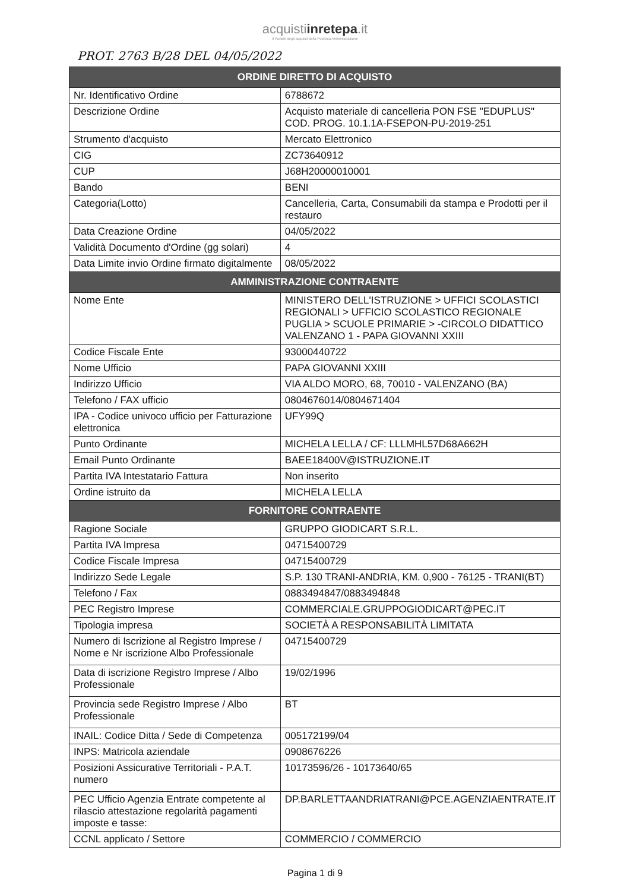acquistiinretepa.it
Il Portale degli acquisti della Pubblica Amministrazione
PROT. 2763 B/28 DEL 04/05/2022
| ORDINE DIRETTO DI ACQUISTO | |
| --- | --- |
| Nr. Identificativo Ordine | 6788672 |
| Descrizione Ordine | Acquisto materiale di cancelleria PON FSE "EDUPLUS" COD. PROG. 10.1.1A-FSEPON-PU-2019-251 |
| Strumento d'acquisto | Mercato Elettronico |
| CIG | ZC73640912 |
| CUP | J68H20000010001 |
| Bando | BENI |
| Categoria(Lotto) | Cancelleria, Carta, Consumabili da stampa e Prodotti per il restauro |
| Data Creazione Ordine | 04/05/2022 |
| Validità Documento d'Ordine (gg solari) | 4 |
| Data Limite invio Ordine firmato digitalmente | 08/05/2022 |
| AMMINISTRAZIONE CONTRAENTE | |
| Nome Ente | MINISTERO DELL'ISTRUZIONE > UFFICI SCOLASTICI REGIONALI > UFFICIO SCOLASTICO REGIONALE PUGLIA > SCUOLE PRIMARIE > -CIRCOLO DIDATTICO VALENZANO 1 - PAPA GIOVANNI XXIII |
| Codice Fiscale Ente | 93000440722 |
| Nome Ufficio | PAPA GIOVANNI XXIII |
| Indirizzo Ufficio | VIA ALDO MORO, 68, 70010 - VALENZANO (BA) |
| Telefono / FAX ufficio | 0804676014/0804671404 |
| IPA - Codice univoco ufficio per Fatturazione elettronica | UFY99Q |
| Punto Ordinante | MICHELA LELLA / CF: LLLMHL57D68A662H |
| Email Punto Ordinante | BAEE18400V@ISTRUZIONE.IT |
| Partita IVA Intestatario Fattura | Non inserito |
| Ordine istruito da | MICHELA LELLA |
| FORNITORE CONTRAENTE | |
| Ragione Sociale | GRUPPO GIODICART S.R.L. |
| Partita IVA Impresa | 04715400729 |
| Codice Fiscale Impresa | 04715400729 |
| Indirizzo Sede Legale | S.P. 130 TRANI-ANDRIA, KM. 0,900 - 76125 - TRANI(BT) |
| Telefono / Fax | 0883494847/0883494848 |
| PEC Registro Imprese | COMMERCIALE.GRUPPOGIODICART@PEC.IT |
| Tipologia impresa | SOCIETÀ A RESPONSABILITÀ LIMITATA |
| Numero di Iscrizione al Registro Imprese / Nome e Nr iscrizione Albo Professionale | 04715400729 |
| Data di iscrizione Registro Imprese / Albo Professionale | 19/02/1996 |
| Provincia sede Registro Imprese / Albo Professionale | BT |
| INAIL: Codice Ditta / Sede di Competenza | 005172199/04 |
| INPS: Matricola aziendale | 0908676226 |
| Posizioni Assicurative Territoriali - P.A.T. numero | 10173596/26 - 10173640/65 |
| PEC Ufficio Agenzia Entrate competente al rilascio attestazione regolarità pagamenti imposte e tasse: | DP.BARLETTAANDRIATRANI@PCE.AGENZIAENTRATE.IT |
| CCNL applicato / Settore | COMMERCIO / COMMERCIO |
Pagina 1 di 9